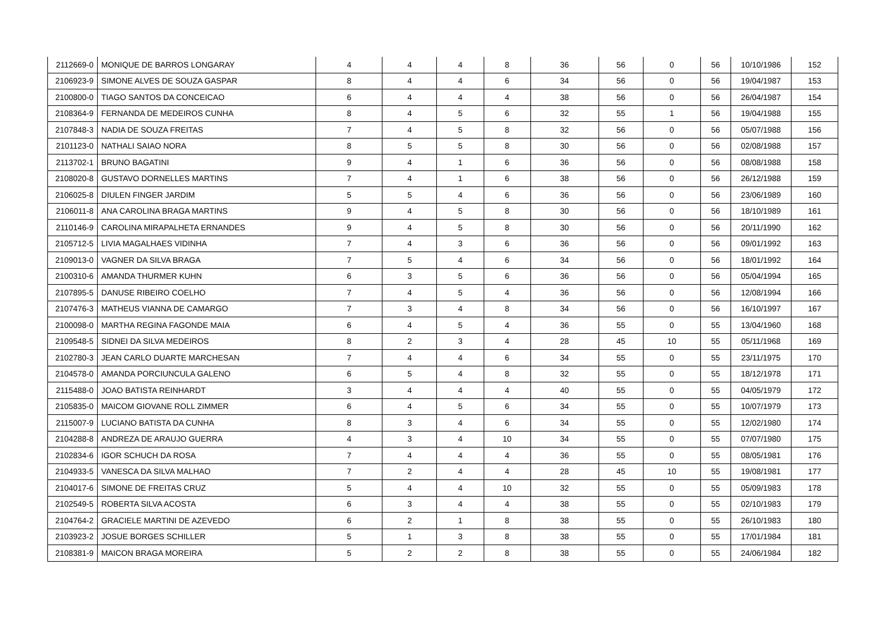| 2112669-0 | MONIQUE DE BARROS LONGARAY | 4 | 4 | 4 | 8 | 36 | 56 | 0 | 56 | 10/10/1986 | 152 |
| 2106923-9 | SIMONE ALVES DE SOUZA GASPAR | 8 | 4 | 4 | 6 | 34 | 56 | 0 | 56 | 19/04/1987 | 153 |
| 2100800-0 | TIAGO SANTOS DA CONCEICAO | 6 | 4 | 4 | 4 | 38 | 56 | 0 | 56 | 26/04/1987 | 154 |
| 2108364-9 | FERNANDA DE MEDEIROS CUNHA | 8 | 4 | 5 | 6 | 32 | 55 | 1 | 56 | 19/04/1988 | 155 |
| 2107848-3 | NADIA DE SOUZA FREITAS | 7 | 4 | 5 | 8 | 32 | 56 | 0 | 56 | 05/07/1988 | 156 |
| 2101123-0 | NATHALI SAIAO NORA | 8 | 5 | 5 | 8 | 30 | 56 | 0 | 56 | 02/08/1988 | 157 |
| 2113702-1 | BRUNO BAGATINI | 9 | 4 | 1 | 6 | 36 | 56 | 0 | 56 | 08/08/1988 | 158 |
| 2108020-8 | GUSTAVO DORNELLES MARTINS | 7 | 4 | 1 | 6 | 38 | 56 | 0 | 56 | 26/12/1988 | 159 |
| 2106025-8 | DIULEN FINGER JARDIM | 5 | 5 | 4 | 6 | 36 | 56 | 0 | 56 | 23/06/1989 | 160 |
| 2106011-8 | ANA CAROLINA BRAGA MARTINS | 9 | 4 | 5 | 8 | 30 | 56 | 0 | 56 | 18/10/1989 | 161 |
| 2110146-9 | CAROLINA MIRAPALHETA ERNANDES | 9 | 4 | 5 | 8 | 30 | 56 | 0 | 56 | 20/11/1990 | 162 |
| 2105712-5 | LIVIA MAGALHAES VIDINHA | 7 | 4 | 3 | 6 | 36 | 56 | 0 | 56 | 09/01/1992 | 163 |
| 2109013-0 | VAGNER DA SILVA BRAGA | 7 | 5 | 4 | 6 | 34 | 56 | 0 | 56 | 18/01/1992 | 164 |
| 2100310-6 | AMANDA THURMER KUHN | 6 | 3 | 5 | 6 | 36 | 56 | 0 | 56 | 05/04/1994 | 165 |
| 2107895-5 | DANUSE RIBEIRO COELHO | 7 | 4 | 5 | 4 | 36 | 56 | 0 | 56 | 12/08/1994 | 166 |
| 2107476-3 | MATHEUS VIANNA DE CAMARGO | 7 | 3 | 4 | 8 | 34 | 56 | 0 | 56 | 16/10/1997 | 167 |
| 2100098-0 | MARTHA REGINA FAGONDE MAIA | 6 | 4 | 5 | 4 | 36 | 55 | 0 | 55 | 13/04/1960 | 168 |
| 2109548-5 | SIDNEI DA SILVA MEDEIROS | 8 | 2 | 3 | 4 | 28 | 45 | 10 | 55 | 05/11/1968 | 169 |
| 2102780-3 | JEAN CARLO DUARTE MARCHESAN | 7 | 4 | 4 | 6 | 34 | 55 | 0 | 55 | 23/11/1975 | 170 |
| 2104578-0 | AMANDA PORCIUNCULA GALENO | 6 | 5 | 4 | 8 | 32 | 55 | 0 | 55 | 18/12/1978 | 171 |
| 2115488-0 | JOAO BATISTA REINHARDT | 3 | 4 | 4 | 4 | 40 | 55 | 0 | 55 | 04/05/1979 | 172 |
| 2105835-0 | MAICOM GIOVANE ROLL ZIMMER | 6 | 4 | 5 | 6 | 34 | 55 | 0 | 55 | 10/07/1979 | 173 |
| 2115007-9 | LUCIANO BATISTA DA CUNHA | 8 | 3 | 4 | 6 | 34 | 55 | 0 | 55 | 12/02/1980 | 174 |
| 2104288-8 | ANDREZA DE ARAUJO GUERRA | 4 | 3 | 4 | 10 | 34 | 55 | 0 | 55 | 07/07/1980 | 175 |
| 2102834-6 | IGOR SCHUCH DA ROSA | 7 | 4 | 4 | 4 | 36 | 55 | 0 | 55 | 08/05/1981 | 176 |
| 2104933-5 | VANESCA DA SILVA MALHAO | 7 | 2 | 4 | 4 | 28 | 45 | 10 | 55 | 19/08/1981 | 177 |
| 2104017-6 | SIMONE DE FREITAS CRUZ | 5 | 4 | 4 | 10 | 32 | 55 | 0 | 55 | 05/09/1983 | 178 |
| 2102549-5 | ROBERTA SILVA ACOSTA | 6 | 3 | 4 | 4 | 38 | 55 | 0 | 55 | 02/10/1983 | 179 |
| 2104764-2 | GRACIELE MARTINI DE AZEVEDO | 6 | 2 | 1 | 8 | 38 | 55 | 0 | 55 | 26/10/1983 | 180 |
| 2103923-2 | JOSUE BORGES SCHILLER | 5 | 1 | 3 | 8 | 38 | 55 | 0 | 55 | 17/01/1984 | 181 |
| 2108381-9 | MAICON BRAGA MOREIRA | 5 | 2 | 2 | 8 | 38 | 55 | 0 | 55 | 24/06/1984 | 182 |